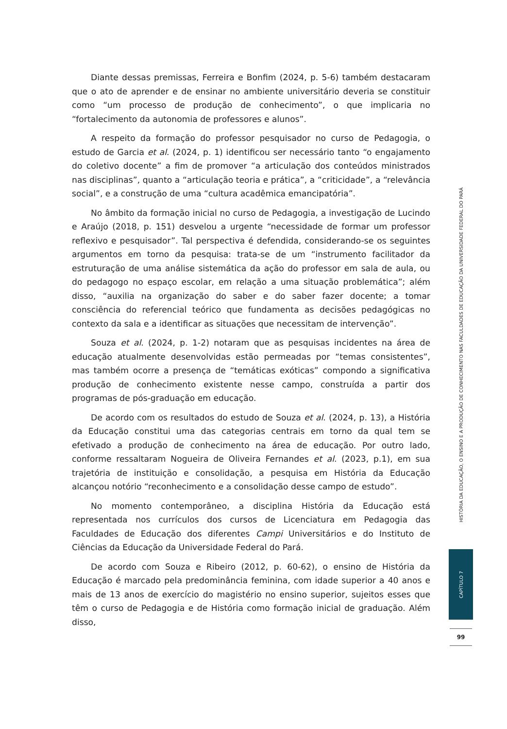Diante dessas premissas, Ferreira e Bonfim (2024, p. 5-6) também destacaram que o ato de aprender e de ensinar no ambiente universitário deveria se constituir como “um processo de produção de conhecimento”, o que implicaria no “fortalecimento da autonomia de professores e alunos”.
A respeito da formação do professor pesquisador no curso de Pedagogia, o estudo de Garcia et al. (2024, p. 1) identificou ser necessário tanto “o engajamento do coletivo docente” a fim de promover “a articulação dos conteúdos ministrados nas disciplinas”, quanto a “articulação teoria e prática”, a “criticidade”, a “relevância social”, e a construção de uma “cultura acadêmica emancipatória”.
No âmbito da formação inicial no curso de Pedagogia, a investigação de Lucindo e Araújo (2018, p. 151) desvelou a urgente “necessidade de formar um professor reflexivo e pesquisador”. Tal perspectiva é defendida, considerando-se os seguintes argumentos em torno da pesquisa: trata-se de um “instrumento facilitador da estruturação de uma análise sistemática da ação do professor em sala de aula, ou do pedagogo no espaço escolar, em relação a uma situação problemática”; além disso, “auxilia na organização do saber e do saber fazer docente; a tomar consciência do referencial teórico que fundamenta as decisões pedagógicas no contexto da sala e a identificar as situações que necessitam de intervenção”.
Souza et al. (2024, p. 1-2) notaram que as pesquisas incidentes na área de educação atualmente desenvolvidas estão permeadas por “temas consistentes”, mas também ocorre a presença de “temáticas exóticas” compondo a significativa produção de conhecimento existente nesse campo, construída a partir dos programas de pós-graduação em educação.
De acordo com os resultados do estudo de Souza et al. (2024, p. 13), a História da Educação constitui uma das categorias centrais em torno da qual tem se efetivado a produção de conhecimento na área de educação. Por outro lado, conforme ressaltaram Nogueira de Oliveira Fernandes et al. (2023, p.1), em sua trajetória de instituição e consolidação, a pesquisa em História da Educação alcançou notório “reconhecimento e a consolidação desse campo de estudo”.
No momento contemporâneo, a disciplina História da Educação está representada nos currículos dos cursos de Licenciatura em Pedagogia das Faculdades de Educação dos diferentes Campi Universitários e do Instituto de Ciências da Educação da Universidade Federal do Pará.
De acordo com Souza e Ribeiro (2012, p. 60-62), o ensino de História da Educação é marcado pela predominância feminina, com idade superior a 40 anos e mais de 13 anos de exercício do magistério no ensino superior, sujeitos esses que têm o curso de Pedagogia e de História como formação inicial de graduação. Além disso,
HISTÓRIA DA EDUCAÇÃO, O ENSINO E A PRODUÇÃO DE CONHECIMENTO NAS FACULDADES DE EDUCAÇÃO DA UNIVERSIDADE FEDERAL DO PARÁ
CAPÍTULO 7
99